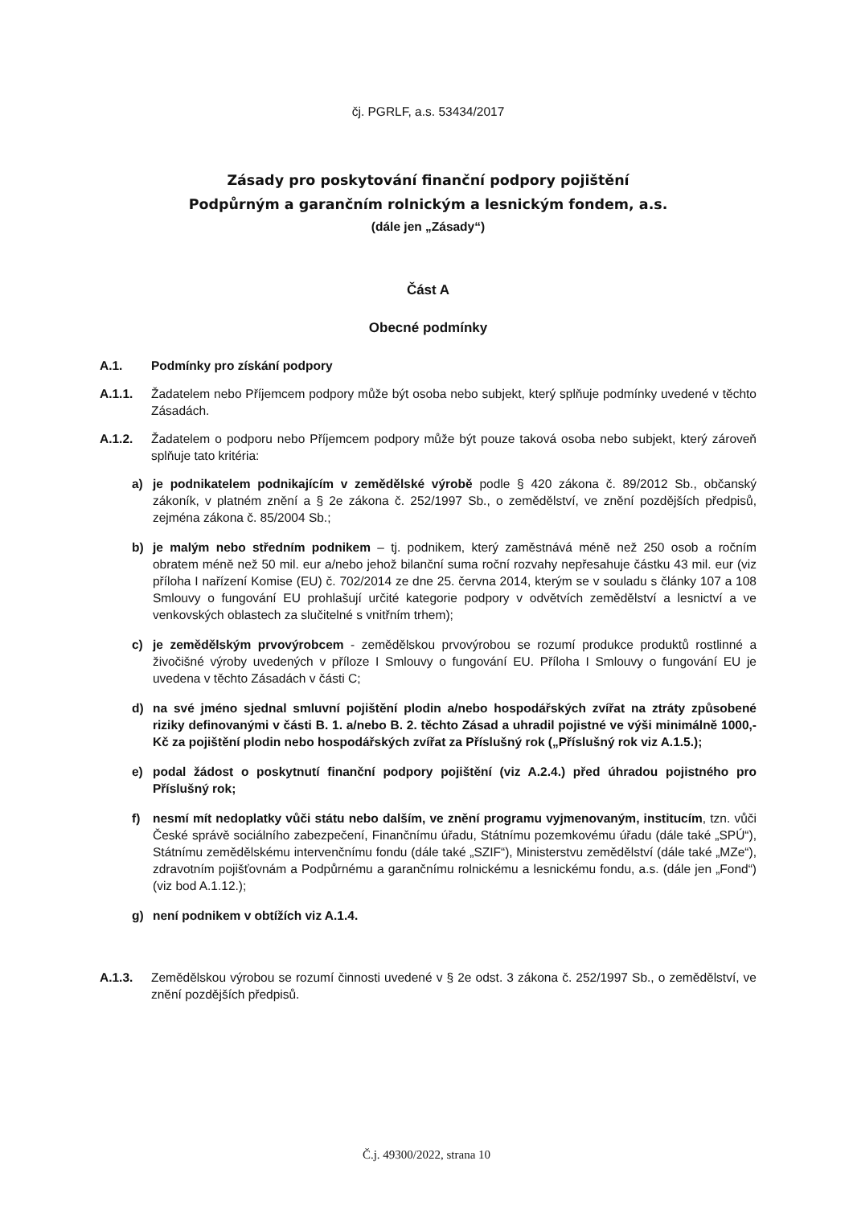čj. PGRLF, a.s. 53434/2017
Zásady pro poskytování finanční podpory pojištění
Podpůrným a garančním rolnickým a lesnickým fondem, a.s.
(dále jen „Zásady“)
Část A
Obecné podmínky
A.1. Podmínky pro získání podpory
A.1.1. Žadatelem nebo Příjemcem podpory může být osoba nebo subjekt, který splňuje podmínky uvedené v těchto Zásadách.
A.1.2. Žadatelem o podporu nebo Příjemcem podpory může být pouze taková osoba nebo subjekt, který zároveň splňuje tato kritéria:
a) je podnikatelem podnikajícím v zemědělské výrobě podle § 420 zákona č. 89/2012 Sb., občanský zákoník, v platném znění a § 2e zákona č. 252/1997 Sb., o zemědělství, ve znění pozdějších předpisů, zejména zákona č. 85/2004 Sb.;
b) je malým nebo středním podnikem – tj. podnikem, který zaměstnává méně než 250 osob a ročním obratem méně než 50 mil. eur a/nebo jehož bilanční suma roční rozvahy nepřesahuje částku 43 mil. eur (viz příloha I nařízení Komise (EU) č. 702/2014 ze dne 25. června 2014, kterým se v souladu s články 107 a 108 Smlouvy o fungování EU prohlašují určité kategorie podpory v odvětvích zemědělství a lesnictví a ve venkovských oblastech za slučitelné s vnitřním trhem);
c) je zemědělským prvovýrobcem - zemědělskou prvovýrobou se rozumí produkce produktů rostlinné a živočišné výroby uvedených v příloze I Smlouvy o fungování EU. Příloha I Smlouvy o fungování EU je uvedena v těchto Zásadách v části C;
d) na své jméno sjednal smluvní pojištění plodin a/nebo hospodářských zvířat na ztráty způsobené riziky definovanými v části B. 1. a/nebo B. 2. těchto Zásad a uhradil pojistné ve výši minimálně 1000,- Kč za pojištění plodin nebo hospodářských zvířat za Příslušný rok („Příslušný rok viz A.1.5.);
e) podal žádost o poskytnutí finanční podpory pojištění (viz A.2.4.) před úhradou pojistného pro Příslušný rok;
f) nesmí mít nedoplatky vůči státu nebo dalším, ve znění programu vyjmenovaným, institucím, tzn. vůči České správě sociálního zabezpečení, Finančnímu úřadu, Státnímu pozemkovému úřadu (dále také „SPÚ“), Státnímu zemědělskému intervenčnímu fondu (dále také „SZIF“), Ministerstvu zemědělství (dále také „MZe“), zdravotním pojišťovnám a Podpůrnému a garančnímu rolnickému a lesnickému fondu, a.s. (dále jen „Fond“) (viz bod A.1.12.);
g) není podnikem v obtížích viz A.1.4.
A.1.3. Zemědělskou výrobou se rozumí činnosti uvedené v § 2e odst. 3 zákona č. 252/1997 Sb., o zemědělství, ve znění pozdějších předpisů.
Č.j. 49300/2022, strana 10